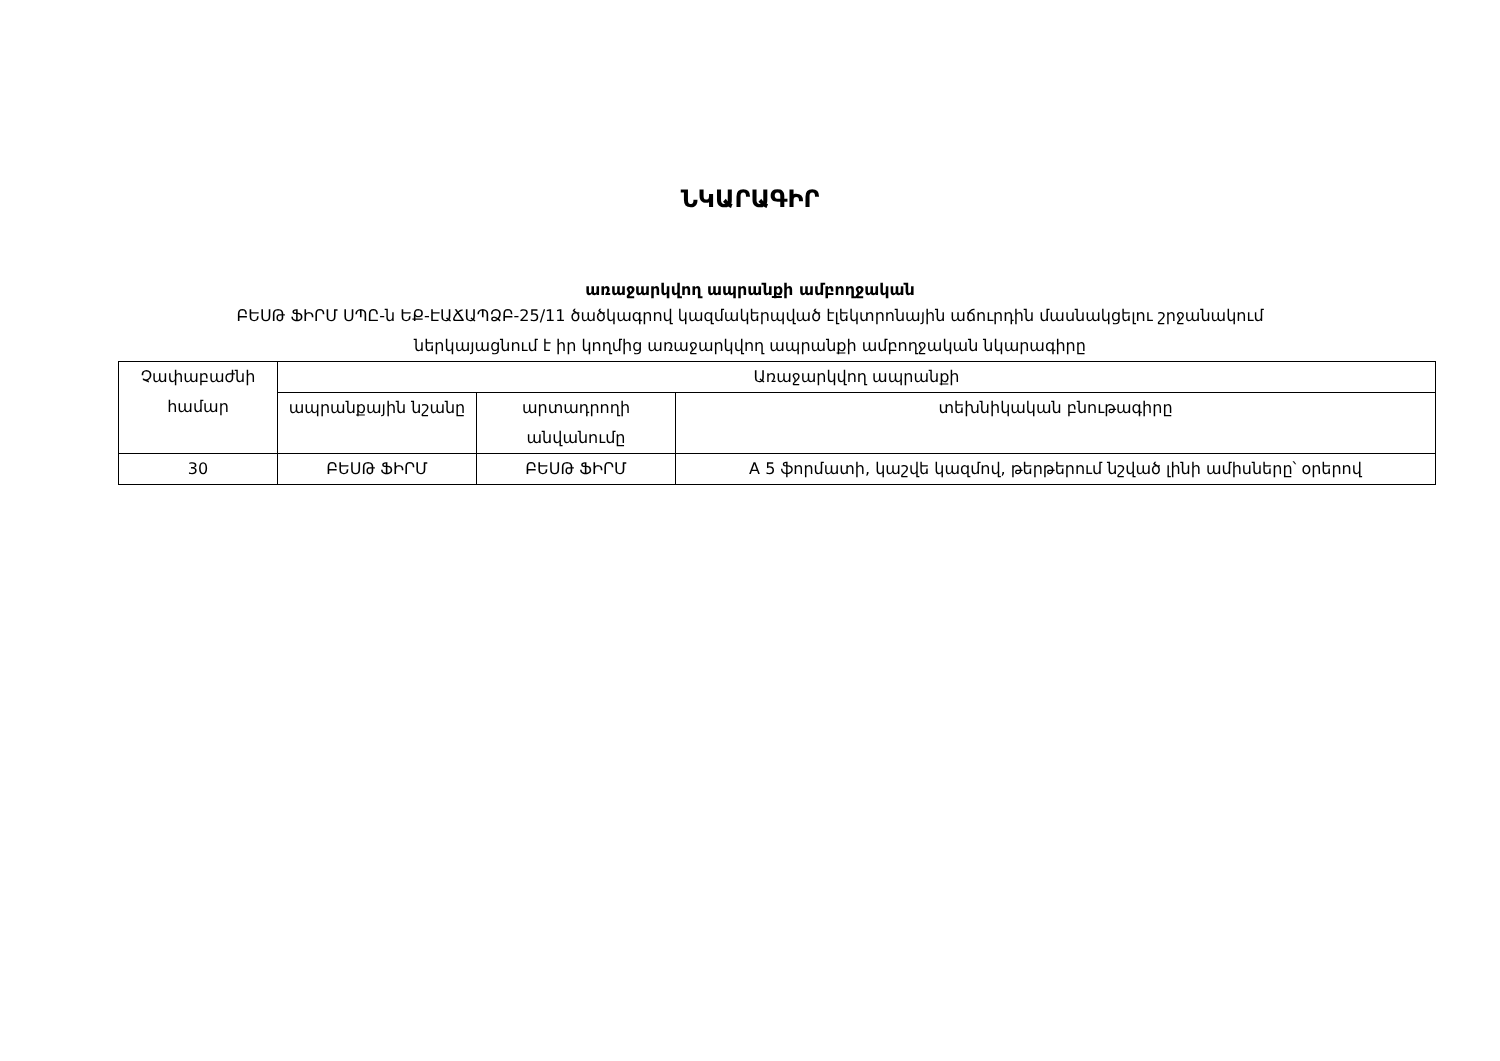ՆԿԱՐԱԳԻՐ
առաջարկվող ապրանքի ամբողջական
ԲԵՍԹ ՖԻՐՄ ՍՊԸ-ն ԵՔ-ԷԱՃԱՊՁԲ-25/11 ծածկագրով կազմակերպված էլեկտրոնային աճուրդին մասնակցելու շրջանակում
ներկայացնում է իր կողմից առաջարկվող ապրանքի ամբողջական նկարագիրը
| Չափաբաժնի համար | Առաջարկվող ապրանքի | | |
| --- | --- | --- | --- |
| | ապրանքային նշանը | արտադրողի անվանումը | տեխնիկական բնութագիրը |
| 30 | ԲԵՍԹ ՖԻՐՄ | ԲԵՍԹ ՖԻՐՄ | A 5 ֆորմատի, կաշվե կազմով, թերթերում նշված լինի ամիսները՝ օրերով |